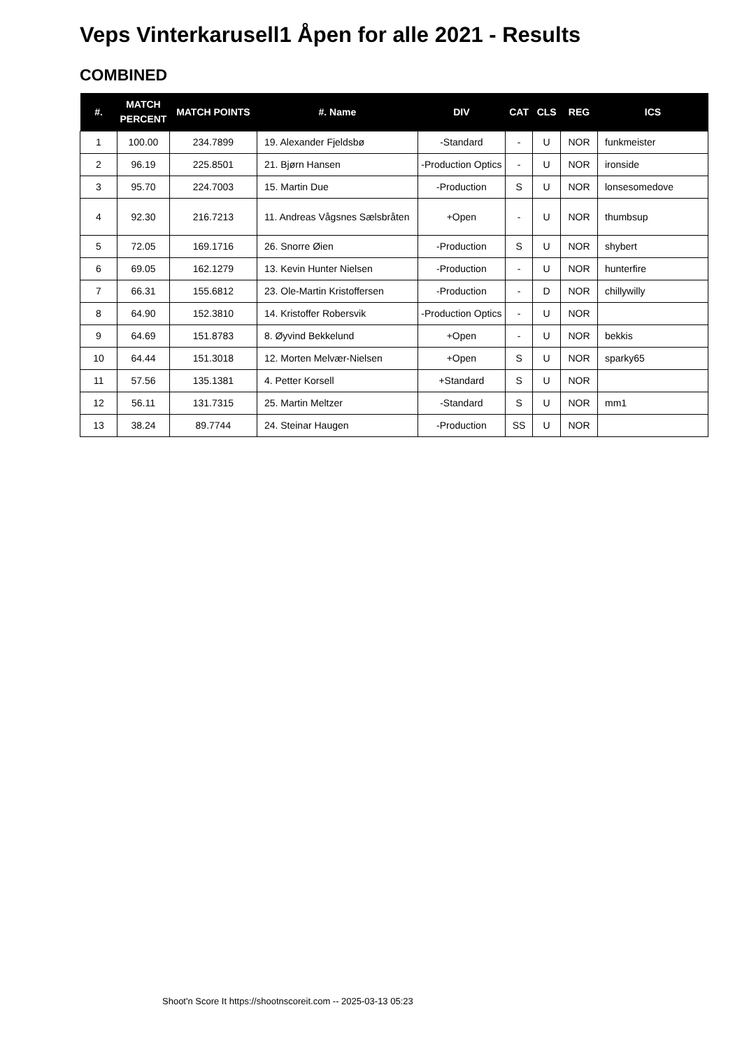Veps Vinterkarusell1 Åpen for alle 2021 - Results
COMBINED
| #. | MATCH PERCENT | MATCH POINTS | #. Name | DIV | CAT | CLS | REG | ICS |
| --- | --- | --- | --- | --- | --- | --- | --- | --- |
| 1 | 100.00 | 234.7899 | 19. Alexander Fjeldsbø | -Standard | - | U | NOR | funkmeister |
| 2 | 96.19 | 225.8501 | 21. Bjørn Hansen | -Production Optics | - | U | NOR | ironside |
| 3 | 95.70 | 224.7003 | 15. Martin Due | -Production | S | U | NOR | lonsesomedove |
| 4 | 92.30 | 216.7213 | 11. Andreas Vågsnes Sælsbråten | +Open | - | U | NOR | thumbsup |
| 5 | 72.05 | 169.1716 | 26. Snorre Øien | -Production | S | U | NOR | shybert |
| 6 | 69.05 | 162.1279 | 13. Kevin Hunter Nielsen | -Production | - | U | NOR | hunterfire |
| 7 | 66.31 | 155.6812 | 23. Ole-Martin Kristoffersen | -Production | - | D | NOR | chillywilly |
| 8 | 64.90 | 152.3810 | 14. Kristoffer Robersvik | -Production Optics | - | U | NOR | |
| 9 | 64.69 | 151.8783 | 8. Øyvind Bekkelund | +Open | - | U | NOR | bekkis |
| 10 | 64.44 | 151.3018 | 12. Morten Melvær-Nielsen | +Open | S | U | NOR | sparky65 |
| 11 | 57.56 | 135.1381 | 4. Petter Korsell | +Standard | S | U | NOR | |
| 12 | 56.11 | 131.7315 | 25. Martin Meltzer | -Standard | S | U | NOR | mm1 |
| 13 | 38.24 | 89.7744 | 24. Steinar Haugen | -Production | SS | U | NOR | |
Shoot'n Score It https://shootnscoreit.com -- 2025-03-13 05:23